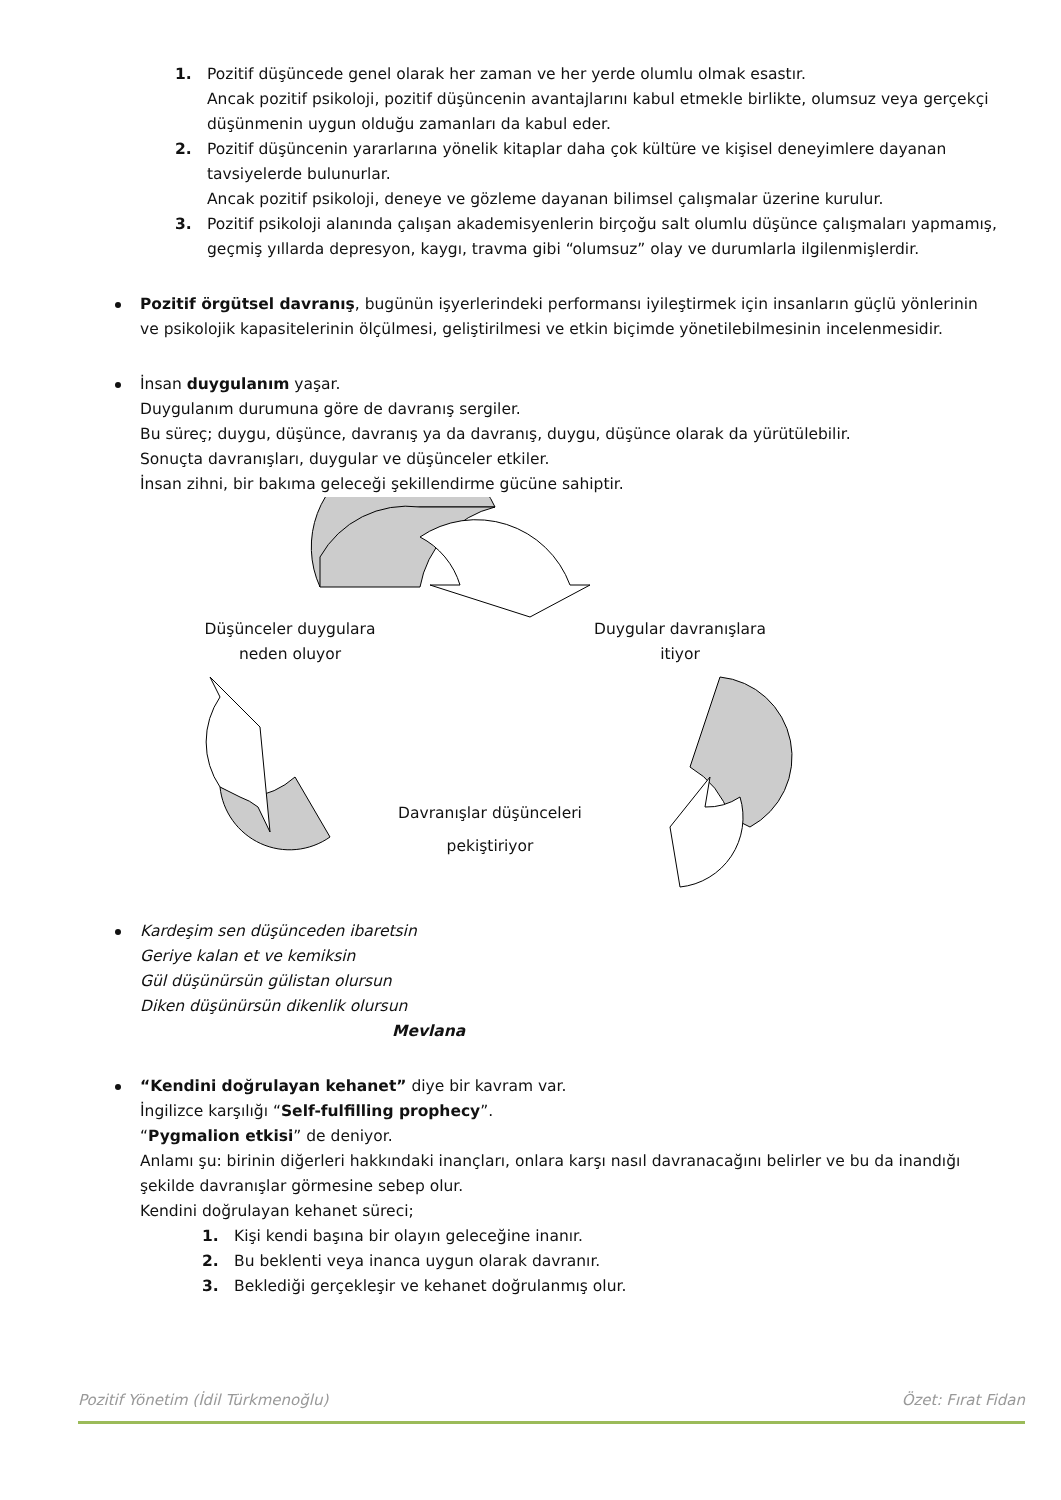1. Pozitif düşüncede genel olarak her zaman ve her yerde olumlu olmak esastır.
Ancak pozitif psikoloji, pozitif düşüncenin avantajlarını kabul etmekle birlikte, olumsuz veya gerçekçi düşünmenin uygun olduğu zamanları da kabul eder.
2. Pozitif düşüncenin yararlarına yönelik kitaplar daha çok kültüre ve kişisel deneyimlere dayanan tavsiyelerde bulunurlar.
Ancak pozitif psikoloji, deneye ve gözleme dayanan bilimsel çalışmalar üzerine kurulur.
3. Pozitif psikoloji alanında çalışan akademisyenlerin birçoğu salt olumlu düşünce çalışmaları yapmamış, geçmiş yıllarda depresyon, kaygı, travma gibi “olumsuz” olay ve durumlarla ilgilenmişlerdir.
Pozitif örgütsel davranış, bugünün işyerlerindeki performansı iyileştirmek için insanların güçlü yönlerinin ve psikolojik kapasitelerinin ölçülmesi, geliştirilmesi ve etkin biçimde yönetilebilmesinin incelenmesidir.
İnsan duygulanım yaşar.
Duygulanım durumuna göre de davranış sergiler.
Bu süreç; duygu, düşünce, davranış ya da davranış, duygu, düşünce olarak da yürütülebilir.
Sonuçta davranışları, duygular ve düşünceler etkiler.
İnsan zihni, bir bakıma geleceği şekillendirme gücüne sahiptir.
Düşünceler duygulara
neden oluyor
Duygular davranışlara
itiyor
Davranışlar düşünceleri
pekiştiriyor
Kardeşim sen düşünceden ibaretsin
Geriye kalan et ve kemiksin
Gül düşünürsün gülistan olursun
Diken düşünürsün dikenlik olursun
Mevlana
“Kendini doğrulayan kehanet” diye bir kavram var.
İngilizce karşılığı “Self-fulfilling prophecy”.
“Pygmalion etkisi” de deniyor.
Anlamı şu: birinin diğerleri hakkındaki inançları, onlara karşı nasıl davranacağını belirler ve bu da inandığı şekilde davranışlar görmesine sebep olur.
Kendini doğrulayan kehanet süreci;
1. Kişi kendi başına bir olayın geleceğine inanır.
2. Bu beklenti veya inanca uygun olarak davranır.
3. Beklediği gerçekleşir ve kehanet doğrulanmış olur.
Pozitif Yönetim (İdil Türkmenoğlu) Özet: Fırat Fidan